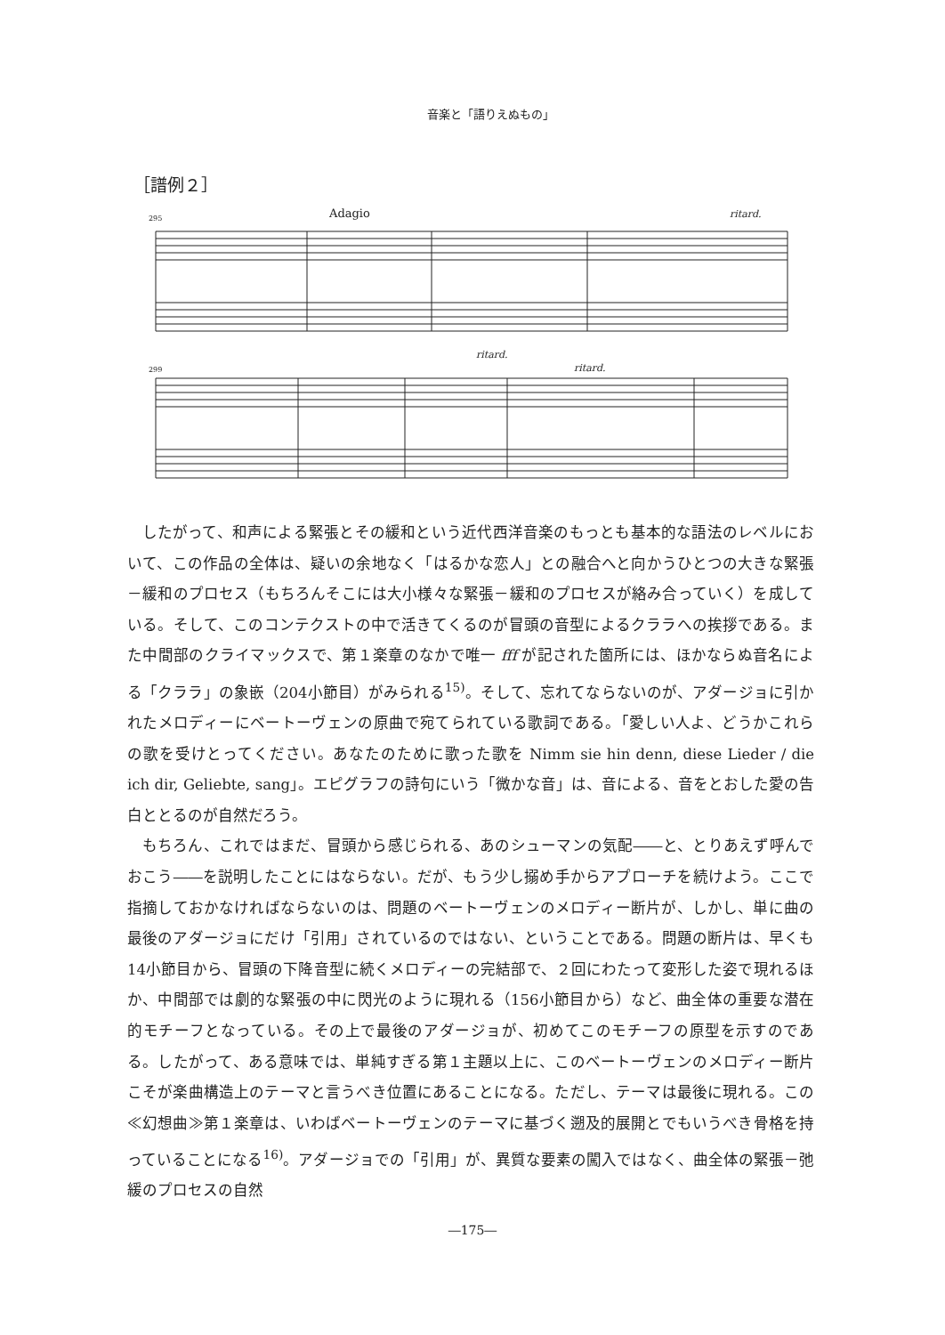音楽と「語りえぬもの」
［譜例２］
295
Adagio
ritard.
299
ritard.
ritard.
したがって、和声による緊張とその緩和という近代西洋音楽のもっとも基本的な語法のレベルにおいて、この作品の全体は、疑いの余地なく「はるかな恋人」との融合へと向かうひとつの大きな緊張－緩和のプロセス（もちろんそこには大小様々な緊張－緩和のプロセスが絡み合っていく）を成している。そして、このコンテクストの中で活きてくるのが冒頭の音型によるクララへの挨拶である。また中間部のクライマックスで、第１楽章のなかで唯一 fff が記された箇所には、ほかならぬ音名による「クララ」の象嵌（204小節目）がみられる<sup>15)</sup>。そして、忘れてならないのが、アダージョに引かれたメロディーにベートーヴェンの原曲で宛てられている歌詞である。「愛しい人よ、どうかこれらの歌を受けとってください。あなたのために歌った歌を Nimm sie hin denn, diese Lieder / die ich dir, Geliebte, sang」。エピグラフの詩句にいう「微かな音」は、音による、音をとおした愛の告白ととるのが自然だろう。
もちろん、これではまだ、冒頭から感じられる、あのシューマンの気配――と、とりあえず呼んでおこう――を説明したことにはならない。だが、もう少し搦め手からアプローチを続けよう。ここで指摘しておかなければならないのは、問題のベートーヴェンのメロディー断片が、しかし、単に曲の最後のアダージョにだけ「引用」されているのではない、ということである。問題の断片は、早くも14小節目から、冒頭の下降音型に続くメロディーの完結部で、２回にわたって変形した姿で現れるほか、中間部では劇的な緊張の中に閃光のように現れる（156小節目から）など、曲全体の重要な潜在的モチーフとなっている。その上で最後のアダージョが、初めてこのモチーフの原型を示すのである。したがって、ある意味では、単純すぎる第１主題以上に、このベートーヴェンのメロディー断片こそが楽曲構造上のテーマと言うべき位置にあることになる。ただし、テーマは最後に現れる。この≪幻想曲≫第１楽章は、いわばベートーヴェンのテーマに基づく遡及的展開とでもいうべき骨格を持っていることになる<sup>16)</sup>。アダージョでの「引用」が、異質な要素の闖入ではなく、曲全体の緊張－弛緩のプロセスの自然
―175―